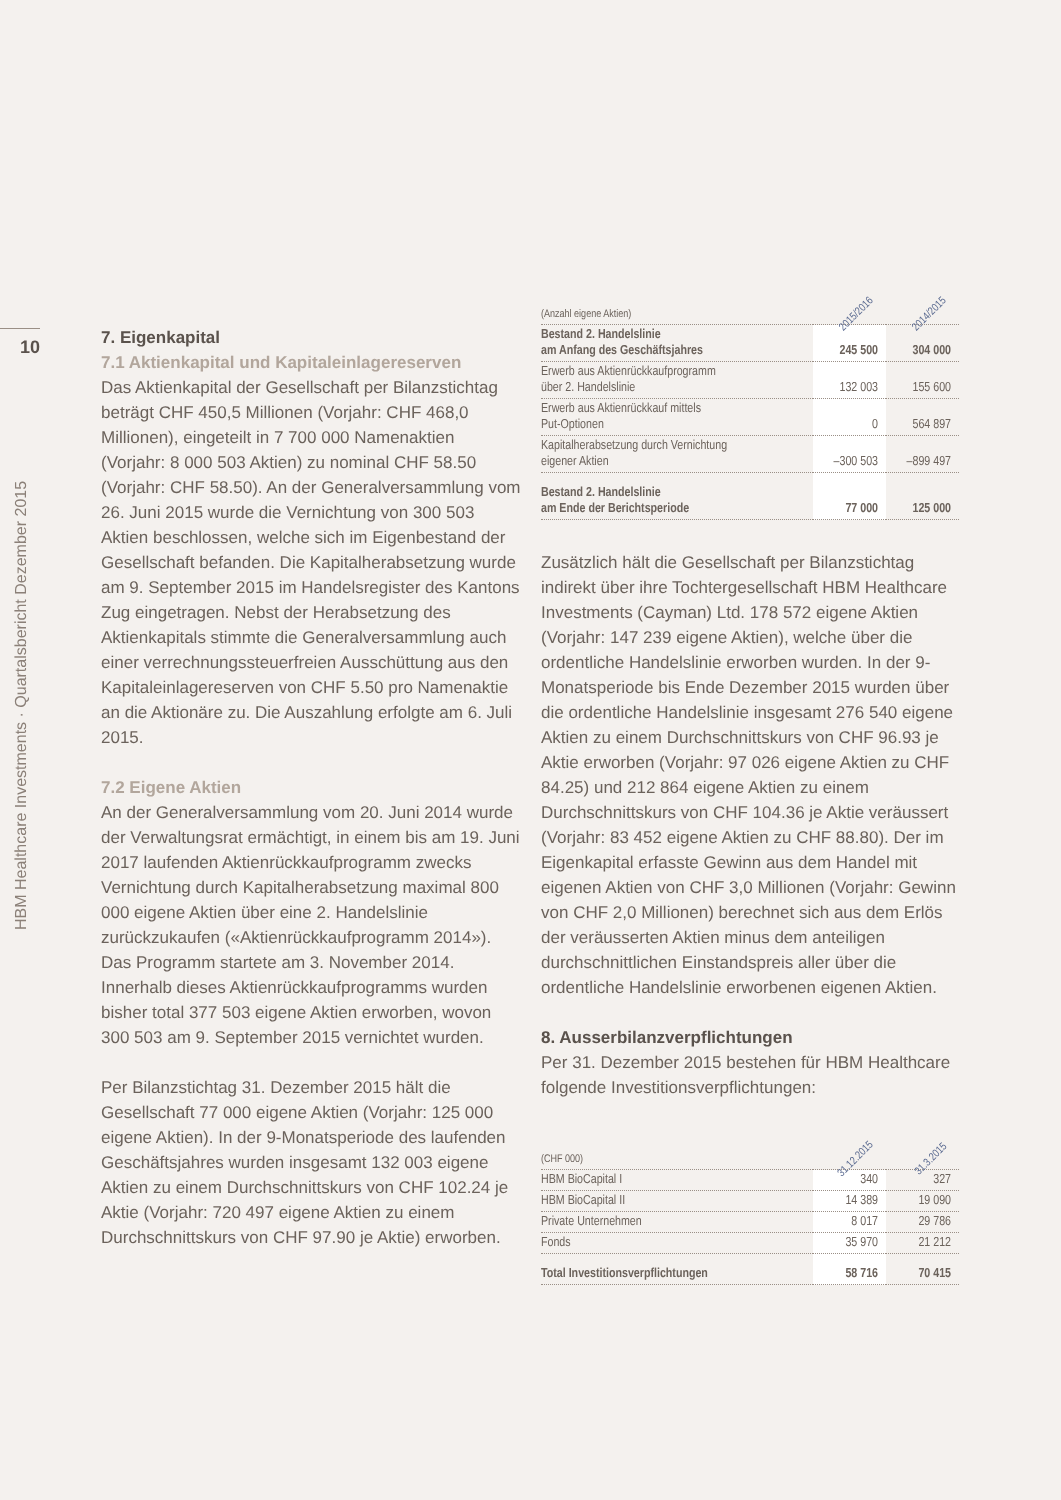10
HBM Healthcare Investments · Quartalsbericht Dezember 2015
7. Eigenkapital
7.1 Aktienkapital und Kapitaleinlagereserven
Das Aktienkapital der Gesellschaft per Bilanzstichtag beträgt CHF 450,5 Millionen (Vorjahr: CHF 468,0 Millionen), eingeteilt in 7 700 000 Namenaktien (Vorjahr: 8 000 503 Aktien) zu nominal CHF 58.50 (Vorjahr: CHF 58.50). An der Generalversammlung vom 26. Juni 2015 wurde die Vernichtung von 300 503 Aktien beschlossen, welche sich im Eigenbestand der Gesellschaft befanden. Die Kapitalherabsetzung wurde am 9. September 2015 im Handelsregister des Kantons Zug eingetragen. Nebst der Herabsetzung des Aktienkapitals stimmte die Generalversammlung auch einer verrechnungssteuerfreien Ausschüttung aus den Kapitaleinlagereserven von CHF 5.50 pro Namenaktie an die Aktionäre zu. Die Auszahlung erfolgte am 6. Juli 2015.
7.2 Eigene Aktien
An der Generalversammlung vom 20. Juni 2014 wurde der Verwaltungsrat ermächtigt, in einem bis am 19. Juni 2017 laufenden Aktienrückkaufprogramm zwecks Vernichtung durch Kapitalherabsetzung maximal 800 000 eigene Aktien über eine 2. Handelslinie zurückzukaufen («Aktienrückkaufprogramm 2014»). Das Programm startete am 3. November 2014. Innerhalb dieses Aktienrückkaufprogramms wurden bisher total 377 503 eigene Aktien erworben, wovon 300 503 am 9. September 2015 vernichtet wurden.
Per Bilanzstichtag 31. Dezember 2015 hält die Gesellschaft 77 000 eigene Aktien (Vorjahr: 125 000 eigene Aktien). In der 9-Monatsperiode des laufenden Geschäftsjahres wurden insgesamt 132 003 eigene Aktien zu einem Durchschnittskurs von CHF 102.24 je Aktie (Vorjahr: 720 497 eigene Aktien zu einem Durchschnittskurs von CHF 97.90 je Aktie) erworben.
| (Anzahl eigene Aktien) | 2015/2016 | 2014/2015 |
| Bestand 2. Handelslinie am Anfang des Geschäftsjahres | 245 500 | 304 000 |
| Erwerb aus Aktienrückkaufprogramm über 2. Handelslinie | 132 003 | 155 600 |
| Erwerb aus Aktienrückkauf mittels Put-Optionen | 0 | 564 897 |
| Kapitalherabsetzung durch Vernichtung eigener Aktien | –300 503 | –899 497 |
| Bestand 2. Handelslinie am Ende der Berichtsperiode | 77 000 | 125 000 |
Zusätzlich hält die Gesellschaft per Bilanzstichtag indirekt über ihre Tochtergesellschaft HBM Healthcare Investments (Cayman) Ltd. 178 572 eigene Aktien (Vorjahr: 147 239 eigene Aktien), welche über die ordentliche Handelslinie erworben wurden. In der 9-Monatsperiode bis Ende Dezember 2015 wurden über die ordentliche Handelslinie insgesamt 276 540 eigene Aktien zu einem Durchschnittskurs von CHF 96.93 je Aktie erworben (Vorjahr: 97 026 eigene Aktien zu CHF 84.25) und 212 864 eigene Aktien zu einem Durchschnittskurs von CHF 104.36 je Aktie veräussert (Vorjahr: 83 452 eigene Aktien zu CHF 88.80). Der im Eigenkapital erfasste Gewinn aus dem Handel mit eigenen Aktien von CHF 3,0 Millionen (Vorjahr: Gewinn von CHF 2,0 Millionen) berechnet sich aus dem Erlös der veräusserten Aktien minus dem anteiligen durchschnittlichen Einstandspreis aller über die ordentliche Handelslinie erworbenen eigenen Aktien.
8. Ausserbilanzverpflichtungen
Per 31. Dezember 2015 bestehen für HBM Healthcare folgende Investitionsverpflichtungen:
| (CHF 000) | 31.12.2015 | 31.3.2015 |
| HBM BioCapital I | 340 | 327 |
| HBM BioCapital II | 14 389 | 19 090 |
| Private Unternehmen | 8 017 | 29 786 |
| Fonds | 35 970 | 21 212 |
| Total Investitionsverpflichtungen | 58 716 | 70 415 |